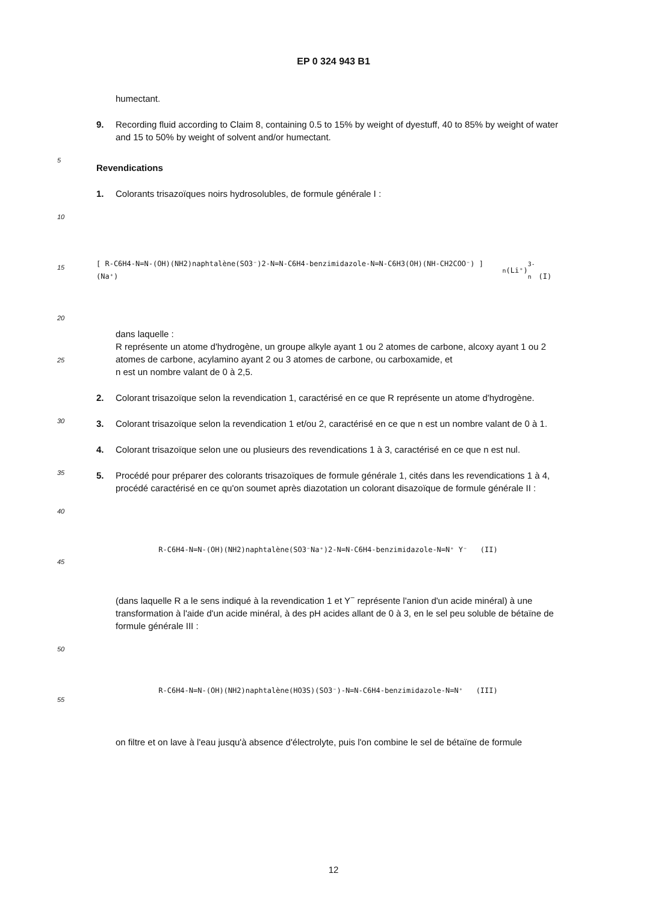EP 0 324 943 B1
humectant.
9. Recording fluid according to Claim 8, containing 0.5 to 15% by weight of dyestuff, 40 to 85% by weight of water and 15 to 50% by weight of solvent and/or humectant.
5
Revendications
1. Colorants trisazoïques noirs hydrosolubles, de formule générale I :
10
15
20
[ R-C6H4-N=N-(OH)(NH2)naphtalène(SO3⁻)2-N=N-C6H4-benzimidazole-N=N-C6H3(OH)(NH-CH2COO⁻) ] (Na⁺)<sub>n</sub> (Li⁺)<sub>3-n</sub> (I)
25
dans laquelle :
R représente un atome d'hydrogène, un groupe alkyle ayant 1 ou 2 atomes de carbone, alcoxy ayant 1 ou 2 atomes de carbone, acylamino ayant 2 ou 3 atomes de carbone, ou carboxamide, et
n est un nombre valant de 0 à 2,5.
2. Colorant trisazoïque selon la revendication 1, caractérisé en ce que R représente un atome d'hydrogène.
30
3. Colorant trisazoïque selon la revendication 1 et/ou 2, caractérisé en ce que n est un nombre valant de 0 à 1.
4. Colorant trisazoïque selon une ou plusieurs des revendications 1 à 3, caractérisé en ce que n est nul.
35
5. Procédé pour préparer des colorants trisazoïques de formule générale 1, cités dans les revendications 1 à 4, procédé caractérisé en ce qu'on soumet après diazotation un colorant disazoïque de formule générale II :
40
45
R-C6H4-N=N-(OH)(NH2)naphtalène(SO3⁻Na⁺)2-N=N-C6H4-benzimidazole-N=N⁺ Y⁻ (II)
(dans laquelle R a le sens indiqué à la revendication 1 et Y<sup>−</sup> représente l'anion d'un acide minéral) à une transformation à l'aide d'un acide minéral, à des pH acides allant de 0 à 3, en le sel peu soluble de bétaïne de formule générale III :
50
55
R-C6H4-N=N-(OH)(NH2)naphtalène(HO3S)(SO3⁻)-N=N-C6H4-benzimidazole-N=N⁺ (III)
on filtre et on lave à l'eau jusqu'à absence d'électrolyte, puis l'on combine le sel de bétaïne de formule
12